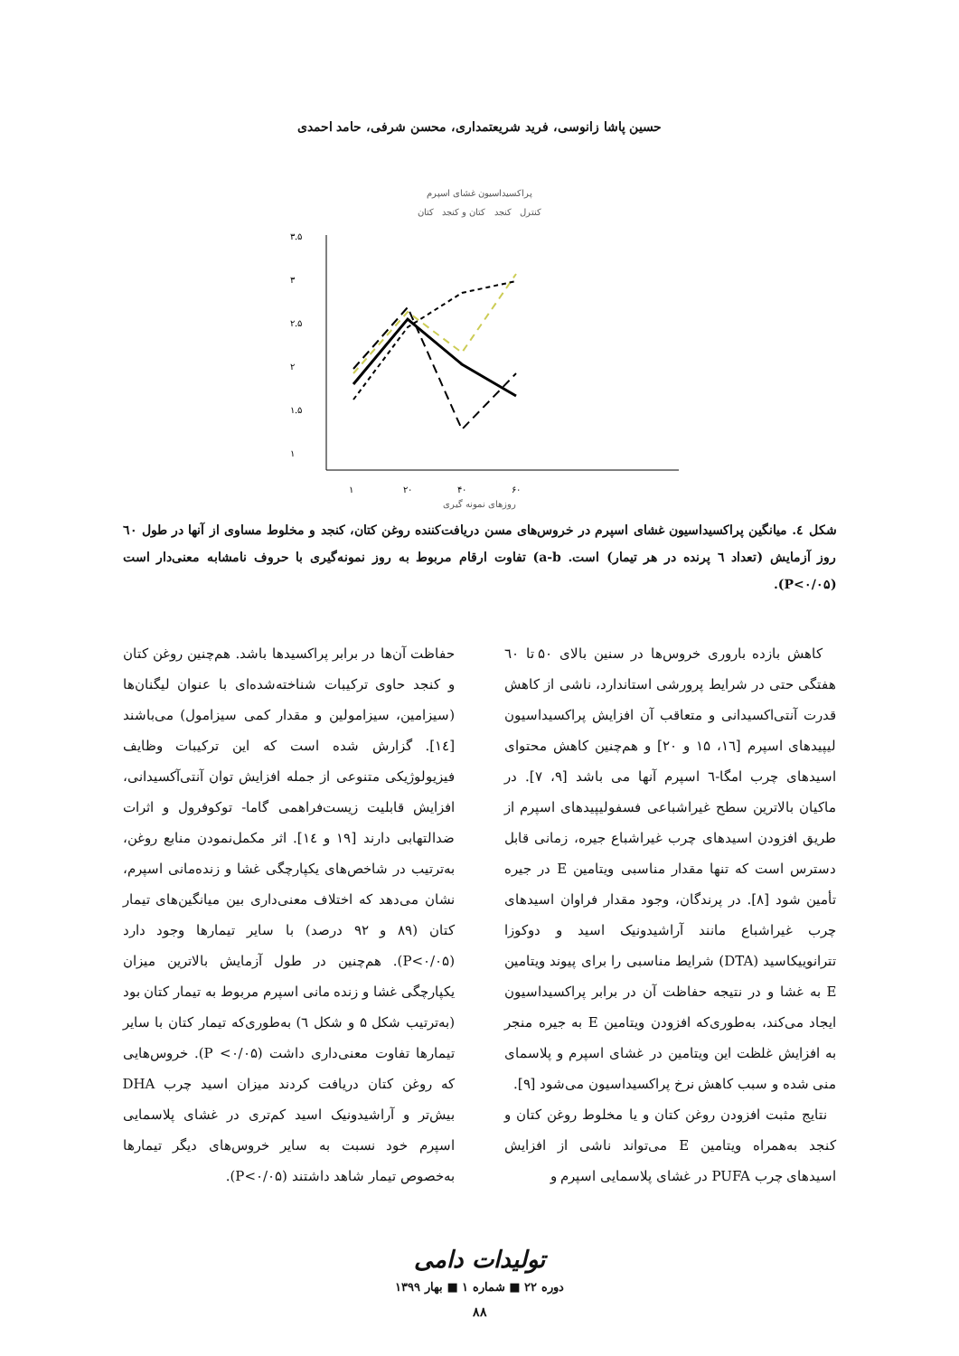حسین پاشا زانوسی، فرید شریعتمداری، محسن شرفی، حامد احمدی
پراکسیداسیون غشای اسپرم
کنترل کنجد کتان و کنجد کتان
۳.۵
۳
۲.۵
۲
۱.۵
۱
۱
۲۰
۴۰
۶۰
روزهای نمونه گیری
شکل ٤. میانگین پراکسیداسیون غشای اسپرم در خروس‌های مسن دریافت‌کننده روغن کتان، کنجد و مخلوط مساوی از آنها در طول ٦٠ روز آزمایش (تعداد ٦ پرنده در هر تیمار) است. a-b) تفاوت ارقام مربوط به روز نمونه‌گیری با حروف نامشابه معنی‌دار است (P<۰/۰۵).
کاهش بازده باروری خروس‌ها در سنین بالای ۵۰ تا ٦٠ هفتگی حتی در شرایط پرورشی استاندارد، ناشی از کاهش قدرت آنتی‌اکسیدانی و متعاقب آن افزایش پراکسیداسیون لیپیدهای اسپرم [١٦، ۱۵ و ۲۰] و هم‌چنین کاهش محتوای اسیدهای چرب امگا-٦ اسپرم آنها می باشد [۹، ۷]. در ماکیان بالاترین سطح غیراشباعی فسفولیپیدهای اسپرم از طریق افزودن اسیدهای چرب غیراشباع جیره، زمانی قابل دسترس است که تنها مقدار مناسبی ویتامین E در جیره تأمین شود [۸]. در پرندگان، وجود مقدار فراوان اسیدهای چرب غیراشباع مانند آراشیدونیک اسید و دوکوزا تترانوییکاسید (DTA) شرایط مناسبی را برای پیوند ویتامین E به غشا و در نتیجه حفاظت آن در برابر پراکسیداسیون ایجاد می‌کند، به‌طوری‌که افزودن ویتامین E به جیره منجر به افزایش غلظت این ویتامین در غشای اسپرم و پلاسمای منی شده و سبب کاهش نرخ پراکسیداسیون می‌شود [۹].
نتایج مثبت افزودن روغن کتان و یا مخلوط روغن کتان و کنجد به‌همراه ویتامین E می‌تواند ناشی از افزایش اسیدهای چرب PUFA در غشای پلاسمایی اسپرم و
حفاظت آن‌ها در برابر پراکسیدها باشد. هم‌چنین روغن کتان و کنجد حاوی ترکیبات شناخته‌شده‌ای با عنوان لیگنان‌ها (سیزامین، سیزامولین و مقدار کمی سیزامول) می‌باشند [١٤]. گزارش شده است که این ترکیبات وظایف فیزیولوژیکی متنوعی از جمله افزایش توان آنتی‌آکسیدانی، افزایش قابلیت زیست‌فراهمی گاما- توکوفرول و اثرات ضدالتهابی دارند [۱۹ و ١٤]. اثر مکمل‌نمودن منابع روغن، به‌ترتیب در شاخص‌های یکپارچگی غشا و زنده‌مانی اسپرم، نشان می‌دهد که اختلاف معنی‌داری بین میانگین‌های تیمار کتان (۸۹ و ۹۲ درصد) با سایر تیمارها وجود دارد (P<۰/۰۵). هم‌چنین در طول آزمایش بالاترین میزان یکپارچگی غشا و زنده مانی اسپرم مربوط به تیمار کتان بود (به‌ترتیب شکل ۵ و شکل ٦) به‌طوری‌که تیمار کتان با سایر تیمارها تفاوت معنی‌داری داشت (P <۰/۰۵). خروس‌هایی که روغن کتان دریافت کردند میزان اسید چرب DHA بیش‌تر و آراشیدونیک اسید کم‌تری در غشای پلاسمایی اسپرم خود نسبت به سایر خروس‌های دیگر تیمارها به‌خصوص تیمار شاهد داشتند (P<۰/۰۵).
تولیدات دامی
دوره ۲۲ ■ شماره ۱ ■ بهار ۱۳۹۹
۸۸